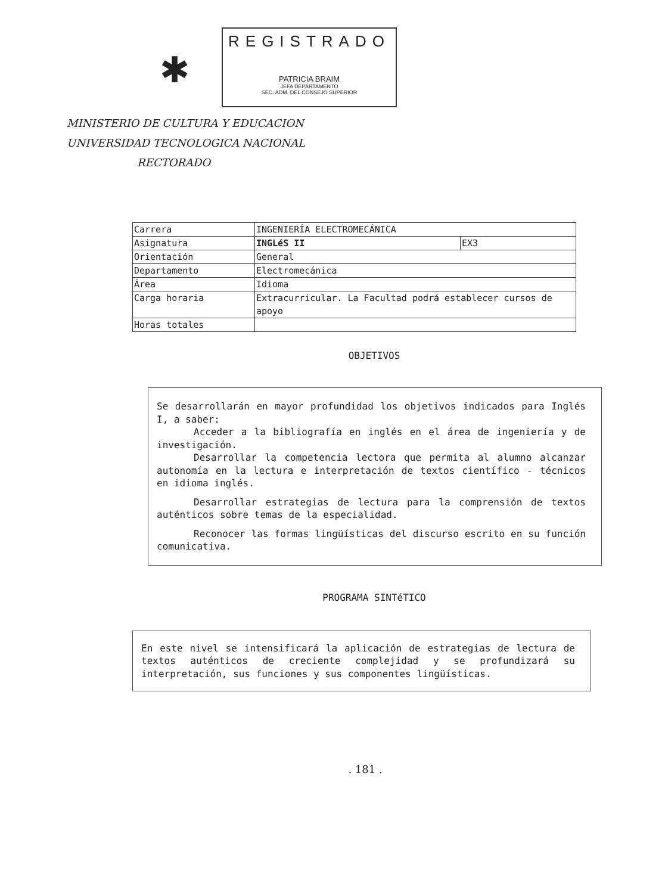✱
REGISTRADO
PATRICIA BRAIM
JEFA DEPARTAMENTO
SEC. ADM. DEL CONSEJO SUPERIOR
MINISTERIO DE CULTURA Y EDUCACION
UNIVERSIDAD TECNOLOGICA NACIONAL
RECTORADO
| Carrera | INGENIERÍA ELECTROMECÁNICA | |
| Asignatura | INGLéS II | EX3 |
| Orientación | General | |
| Departamento | Electromecánica | |
| Área | Idioma | |
| Carga horaria | Extracurricular. La Facultad podrá establecer cursos de apoyo | |
| Horas totales | | |
OBJETIVOS
Se desarrollarán en mayor profundidad los objetivos indicados para Inglés I, a saber:
Acceder a la bibliografía en inglés en el área de ingeniería y de investigación.
Desarrollar la competencia lectora que permita al alumno alcanzar autonomía en la lectura e interpretación de textos científico - técnicos en idioma inglés.
Desarrollar estrategias de lectura para la comprensión de textos auténticos sobre temas de la especialidad.
Reconocer las formas lingüísticas del discurso escrito en su función comunicativa.
PROGRAMA SINTéTICO
En este nivel se intensificará la aplicación de estrategias de lectura de textos auténticos de creciente complejidad y se profundizará su interpretación, sus funciones y sus componentes lingüísticas.
. 181 .